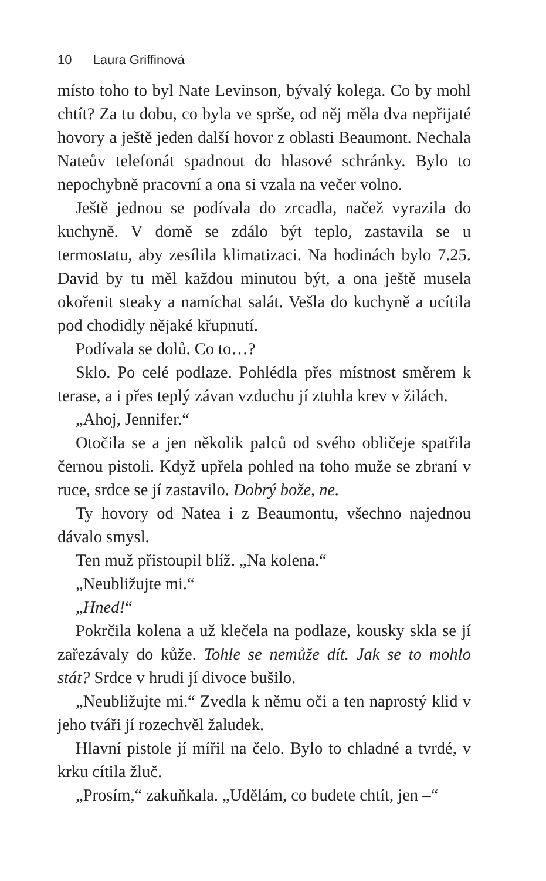10 Laura Griffinová
místo toho to byl Nate Levinson, bývalý kolega. Co by mohl chtít? Za tu dobu, co byla ve sprše, od něj měla dva nepřijaté hovory a ještě jeden další hovor z oblasti Beaumont. Nechala Nateův telefonát spadnout do hlasové schránky. Bylo to nepochybně pracovní a ona si vzala na večer volno.
Ještě jednou se podívala do zrcadla, načež vyrazila do kuchyně. V domě se zdálo být teplo, zastavila se u termostatu, aby zesílila klimatizaci. Na hodinách bylo 7.25. David by tu měl každou minutou být, a ona ještě musela okořenit steaky a namíchat salát. Vešla do kuchyně a ucítila pod chodidly nějaké křupnutí.
Podívala se dolů. Co to…?
Sklo. Po celé podlaze. Pohlédla přes místnost směrem k terase, a i přes teplý závan vzduchu jí ztuhla krev v žilách.
„Ahoj, Jennifer.“
Otočila se a jen několik palců od svého obličeje spatřila černou pistoli. Když upřela pohled na toho muže se zbraní v ruce, srdce se jí zastavilo. Dobrý bože, ne.
Ty hovory od Natea i z Beaumontu, všechno najednou dávalo smysl.
Ten muž přistoupil blíž. „Na kolena.“
„Neubližujte mi.“
„Hned!“
Pokrčila kolena a už klečela na podlaze, kousky skla se jí zařezávaly do kůže. Tohle se nemůže dít. Jak se to mohlo stát? Srdce v hrudi jí divoce bušilo.
„Neubližujte mi.“ Zvedla k němu oči a ten naprostý klid v jeho tváři jí rozechvěl žaludek.
Hlavní pistole jí mířil na čelo. Bylo to chladné a tvrdé, v krku cítila žluč.
„Prosím,“ zakuňkala. „Udělám, co budete chtít, jen –“